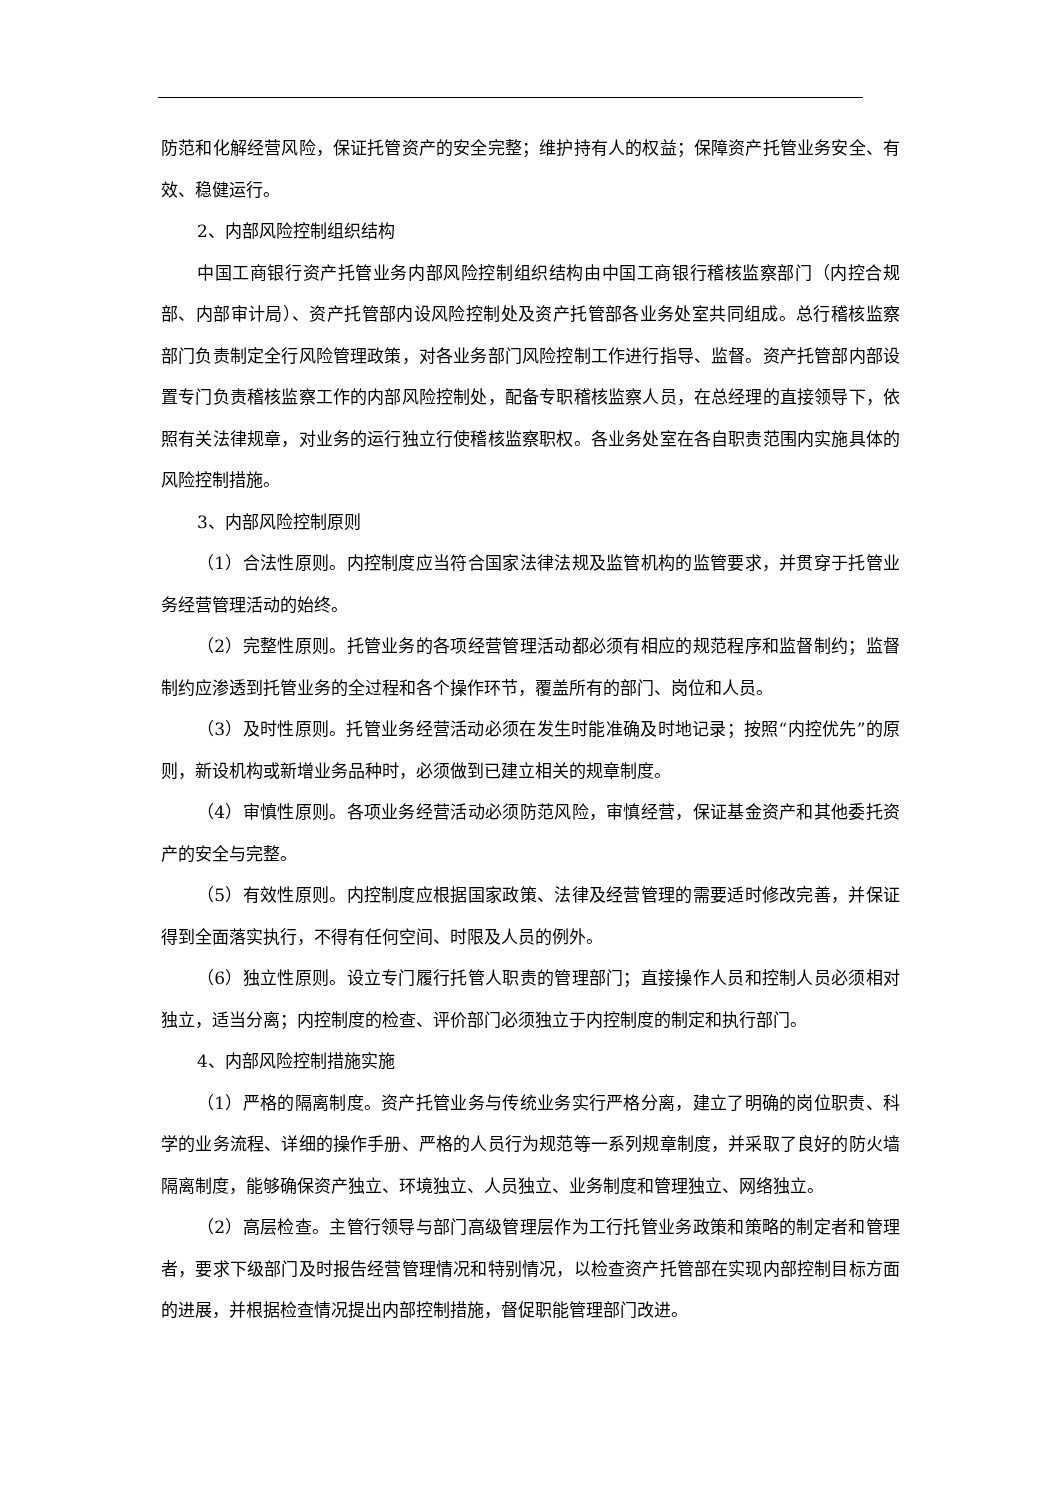防范和化解经营风险，保证托管资产的安全完整；维护持有人的权益；保障资产托管业务安全、有效、稳健运行。
2、内部风险控制组织结构
中国工商银行资产托管业务内部风险控制组织结构由中国工商银行稽核监察部门（内控合规部、内部审计局）、资产托管部内设风险控制处及资产托管部各业务处室共同组成。总行稽核监察部门负责制定全行风险管理政策，对各业务部门风险控制工作进行指导、监督。资产托管部内部设置专门负责稽核监察工作的内部风险控制处，配备专职稽核监察人员，在总经理的直接领导下，依照有关法律规章，对业务的运行独立行使稽核监察职权。各业务处室在各自职责范围内实施具体的风险控制措施。
3、内部风险控制原则
（1）合法性原则。内控制度应当符合国家法律法规及监管机构的监管要求，并贯穿于托管业务经营管理活动的始终。
（2）完整性原则。托管业务的各项经营管理活动都必须有相应的规范程序和监督制约；监督制约应渗透到托管业务的全过程和各个操作环节，覆盖所有的部门、岗位和人员。
（3）及时性原则。托管业务经营活动必须在发生时能准确及时地记录；按照“内控优先”的原则，新设机构或新增业务品种时，必须做到已建立相关的规章制度。
（4）审慎性原则。各项业务经营活动必须防范风险，审慎经营，保证基金资产和其他委托资产的安全与完整。
（5）有效性原则。内控制度应根据国家政策、法律及经营管理的需要适时修改完善，并保证得到全面落实执行，不得有任何空间、时限及人员的例外。
（6）独立性原则。设立专门履行托管人职责的管理部门；直接操作人员和控制人员必须相对独立，适当分离；内控制度的检查、评价部门必须独立于内控制度的制定和执行部门。
4、内部风险控制措施实施
（1）严格的隔离制度。资产托管业务与传统业务实行严格分离，建立了明确的岗位职责、科学的业务流程、详细的操作手册、严格的人员行为规范等一系列规章制度，并采取了良好的防火墙隔离制度，能够确保资产独立、环境独立、人员独立、业务制度和管理独立、网络独立。
（2）高层检查。主管行领导与部门高级管理层作为工行托管业务政策和策略的制定者和管理者，要求下级部门及时报告经营管理情况和特别情况，以检查资产托管部在实现内部控制目标方面的进展，并根据检查情况提出内部控制措施，督促职能管理部门改进。